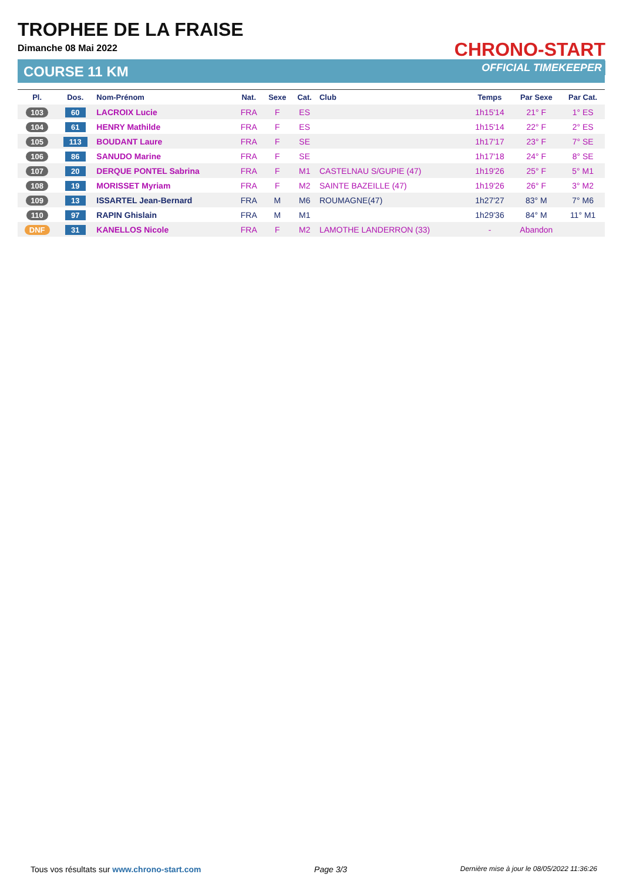TROPHEE DE LA FRAISE
Dimanche 08 Mai 2022
COURSE 11 KM
CHRONO-START
OFFICIAL TIMEKEEPER
| Pl. | Dos. | Nom-Prénom | Nat. | Sexe | Cat. | Club | Temps | Par Sexe | Par Cat. |
| --- | --- | --- | --- | --- | --- | --- | --- | --- | --- |
| 103 | 60 | LACROIX Lucie | FRA | F | ES | | 1h15'14 | 21° F | 1° ES |
| 104 | 61 | HENRY Mathilde | FRA | F | ES | | 1h15'14 | 22° F | 2° ES |
| 105 | 113 | BOUDANT Laure | FRA | F | SE | | 1h17'17 | 23° F | 7° SE |
| 106 | 86 | SANUDO Marine | FRA | F | SE | | 1h17'18 | 24° F | 8° SE |
| 107 | 20 | DERQUE PONTEL Sabrina | FRA | F | M1 | CASTELNAU S/GUPIE (47) | 1h19'26 | 25° F | 5° M1 |
| 108 | 19 | MORISSET Myriam | FRA | F | M2 | SAINTE BAZEILLE (47) | 1h19'26 | 26° F | 3° M2 |
| 109 | 13 | ISSARTEL Jean-Bernard | FRA | M | M6 | ROUMAGNE(47) | 1h27'27 | 83° M | 7° M6 |
| 110 | 97 | RAPIN Ghislain | FRA | M | M1 | | 1h29'36 | 84° M | 11° M1 |
| DNF | 31 | KANELLOS Nicole | FRA | F | M2 | LAMOTHE LANDERRON (33) | - | Abandon | |
Tous vos résultats sur www.chrono-start.com Page 3/3 Dernière mise à jour le 08/05/2022 11:36:26